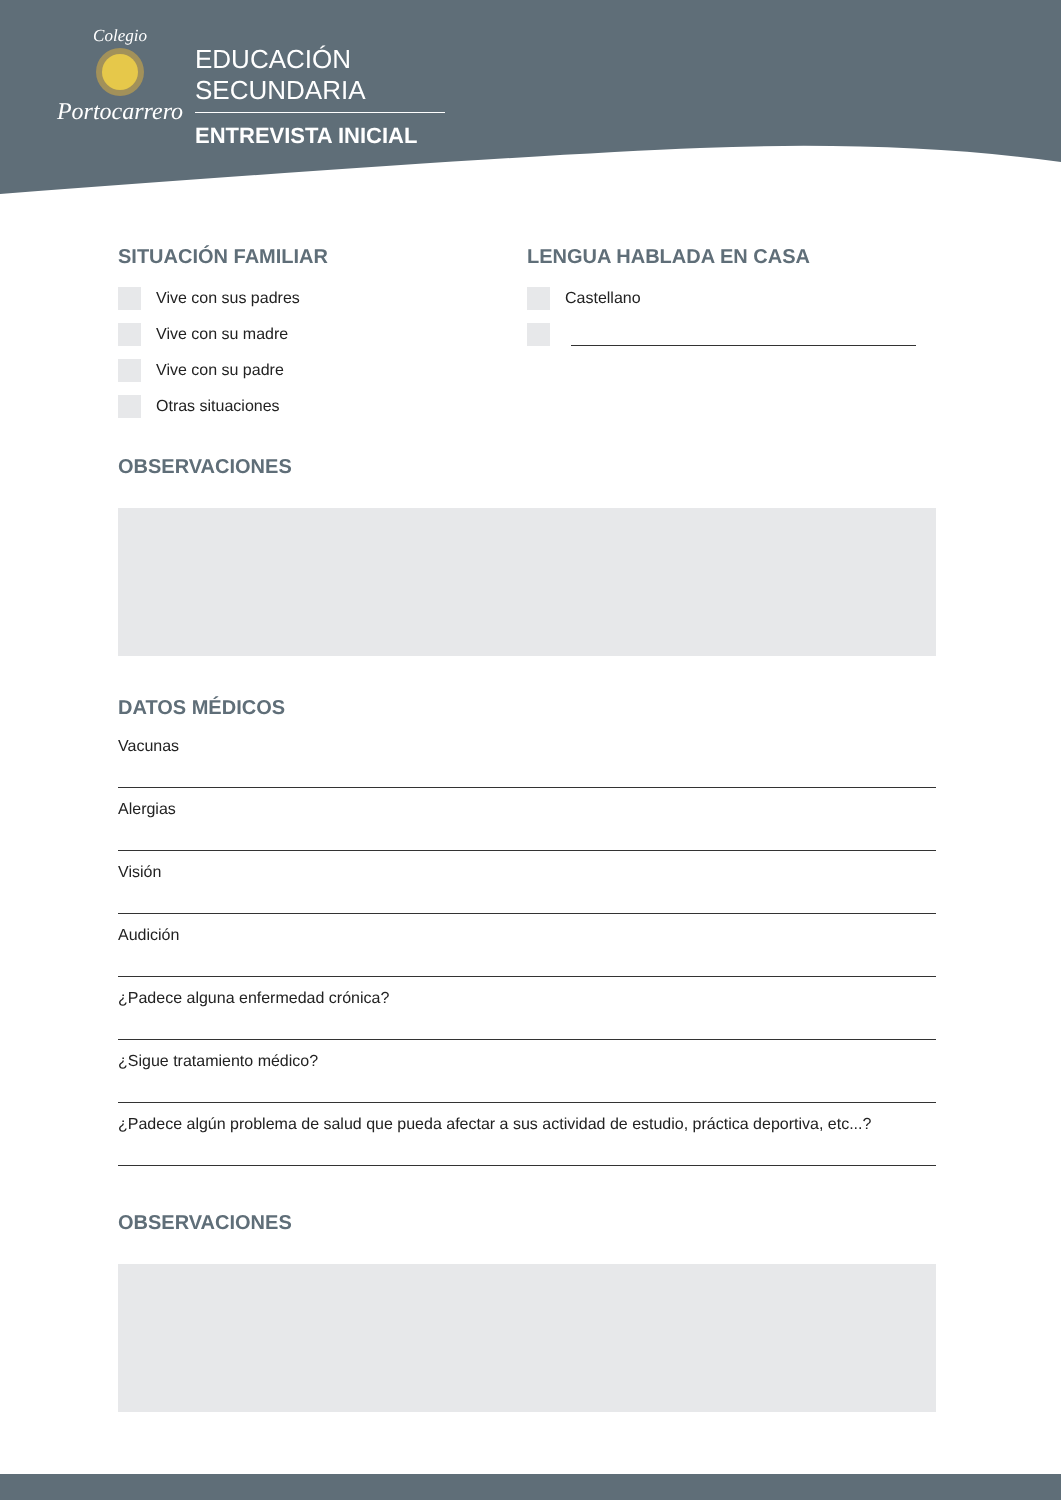Colegio
Portocarrero
EDUCACIÓN SECUNDARIA
ENTREVISTA INICIAL
SITUACIÓN FAMILIAR
Vive con sus padres
Vive con su madre
Vive con su padre
Otras situaciones
LENGUA HABLADA EN CASA
Castellano
OBSERVACIONES
DATOS MÉDICOS
Vacunas
Alergias
Visión
Audición
¿Padece alguna enfermedad crónica?
¿Sigue tratamiento médico?
¿Padece algún problema de salud que pueda afectar a sus actividad de estudio, práctica deportiva, etc...?
OBSERVACIONES